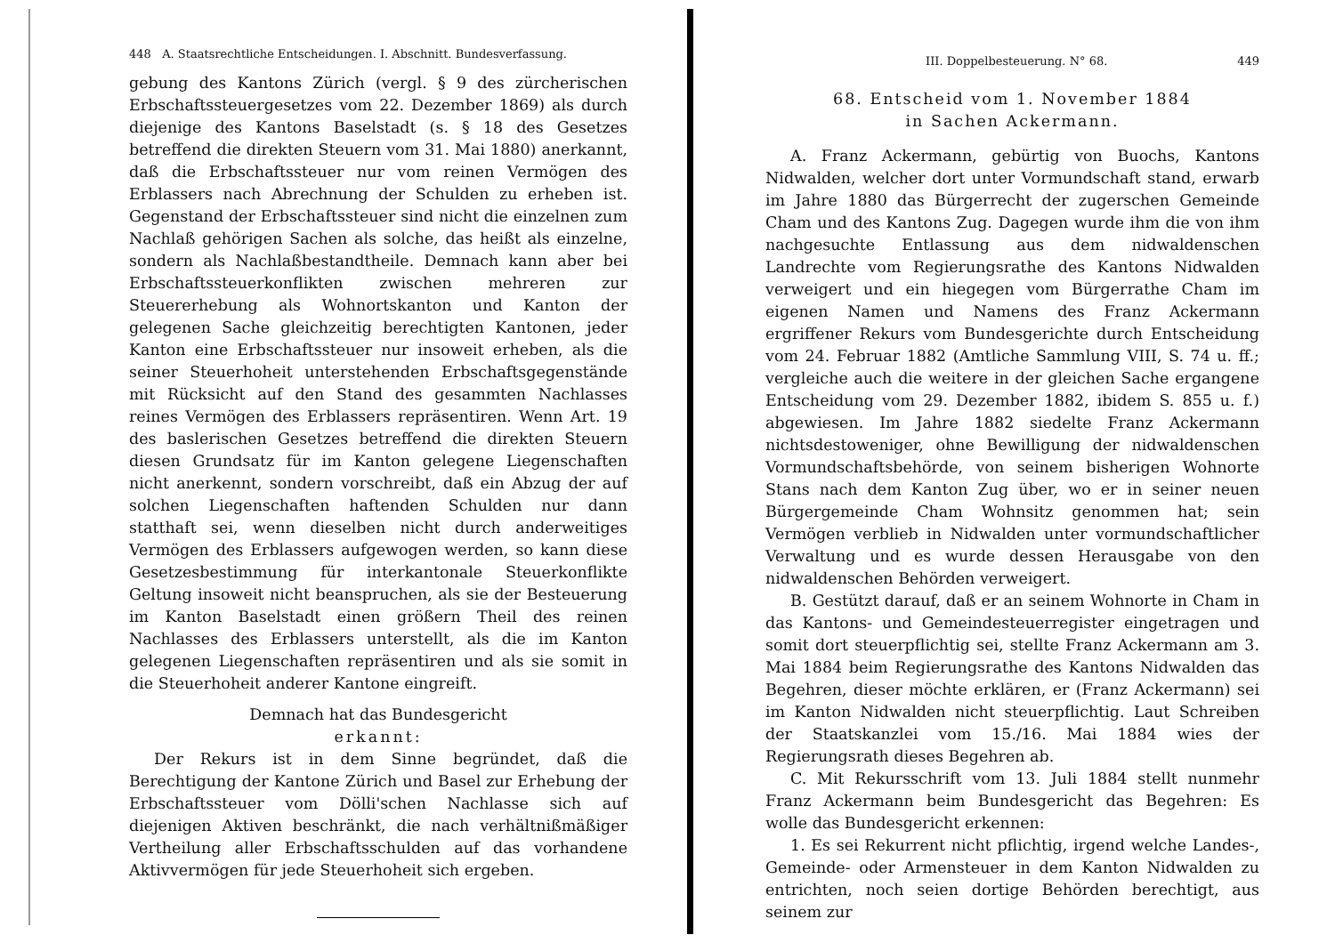448 A. Staatsrechtliche Entscheidungen. I. Abschnitt. Bundesverfassung.
gebung des Kantons Zürich (vergl. § 9 des zürcherischen Erbschaftssteuergesetzes vom 22. Dezember 1869) als durch diejenige des Kantons Baselstadt (s. § 18 des Gesetzes betreffend die direkten Steuern vom 31. Mai 1880) anerkannt, daß die Erbschaftssteuer nur vom reinen Vermögen des Erblassers nach Abrechnung der Schulden zu erheben ist. Gegenstand der Erbschaftssteuer sind nicht die einzelnen zum Nachlaß gehörigen Sachen als solche, das heißt als einzelne, sondern als Nachlaßbestandtheile. Demnach kann aber bei Erbschaftssteuerkonflikten zwischen mehreren zur Steuererhebung als Wohnortskanton und Kanton der gelegenen Sache gleichzeitig berechtigten Kantonen, jeder Kanton eine Erbschaftssteuer nur insoweit erheben, als die seiner Steuerhoheit unterstehenden Erbschaftsgegenstände mit Rücksicht auf den Stand des gesammten Nachlasses reines Vermögen des Erblassers repräsentiren. Wenn Art. 19 des baslerischen Gesetzes betreffend die direkten Steuern diesen Grundsatz für im Kanton gelegene Liegenschaften nicht anerkennt, sondern vorschreibt, daß ein Abzug der auf solchen Liegenschaften haftenden Schulden nur dann statthaft sei, wenn dieselben nicht durch anderweitiges Vermögen des Erblassers aufgewogen werden, so kann diese Gesetzesbestimmung für interkantonale Steuerkonflikte Geltung insoweit nicht beanspruchen, als sie der Besteuerung im Kanton Baselstadt einen größern Theil des reinen Nachlasses des Erblassers unterstellt, als die im Kanton gelegenen Liegenschaften repräsentiren und als sie somit in die Steuerhoheit anderer Kantone eingreift.
Demnach hat das Bundesgericht
erkannt:
Der Rekurs ist in dem Sinne begründet, daß die Berechtigung der Kantone Zürich und Basel zur Erhebung der Erbschaftssteuer vom Dölli'schen Nachlasse sich auf diejenigen Aktiven beschränkt, die nach verhältnißmäßiger Vertheilung aller Erbschaftsschulden auf das vorhandene Aktivvermögen für jede Steuerhoheit sich ergeben.
III. Doppelbesteuerung. N° 68. 449
68. Entscheid vom 1. November 1884
in Sachen Ackermann.
A. Franz Ackermann, gebürtig von Buochs, Kantons Nidwalden, welcher dort unter Vormundschaft stand, erwarb im Jahre 1880 das Bürgerrecht der zugerschen Gemeinde Cham und des Kantons Zug. Dagegen wurde ihm die von ihm nachgesuchte Entlassung aus dem nidwaldenschen Landrechte vom Regierungsrathe des Kantons Nidwalden verweigert und ein hiegegen vom Bürgerrathe Cham im eigenen Namen und Namens des Franz Ackermann ergriffener Rekurs vom Bundesgerichte durch Entscheidung vom 24. Februar 1882 (Amtliche Sammlung VIII, S. 74 u. ff.; vergleiche auch die weitere in der gleichen Sache ergangene Entscheidung vom 29. Dezember 1882, ibidem S. 855 u. f.) abgewiesen. Im Jahre 1882 siedelte Franz Ackermann nichtsdestoweniger, ohne Bewilligung der nidwaldenschen Vormundschaftsbehörde, von seinem bisherigen Wohnorte Stans nach dem Kanton Zug über, wo er in seiner neuen Bürgergemeinde Cham Wohnsitz genommen hat; sein Vermögen verblieb in Nidwalden unter vormundschaftlicher Verwaltung und es wurde dessen Herausgabe von den nidwaldenschen Behörden verweigert.
B. Gestützt darauf, daß er an seinem Wohnorte in Cham in das Kantons- und Gemeindesteuerregister eingetragen und somit dort steuerpflichtig sei, stellte Franz Ackermann am 3. Mai 1884 beim Regierungsrathe des Kantons Nidwalden das Begehren, dieser möchte erklären, er (Franz Ackermann) sei im Kanton Nidwalden nicht steuerpflichtig. Laut Schreiben der Staatskanzlei vom 15./16. Mai 1884 wies der Regierungsrath dieses Begehren ab.
C. Mit Rekursschrift vom 13. Juli 1884 stellt nunmehr Franz Ackermann beim Bundesgericht das Begehren: Es wolle das Bundesgericht erkennen:
1. Es sei Rekurrent nicht pflichtig, irgend welche Landes-, Gemeinde- oder Armensteuer in dem Kanton Nidwalden zu entrichten, noch seien dortige Behörden berechtigt, aus seinem zur